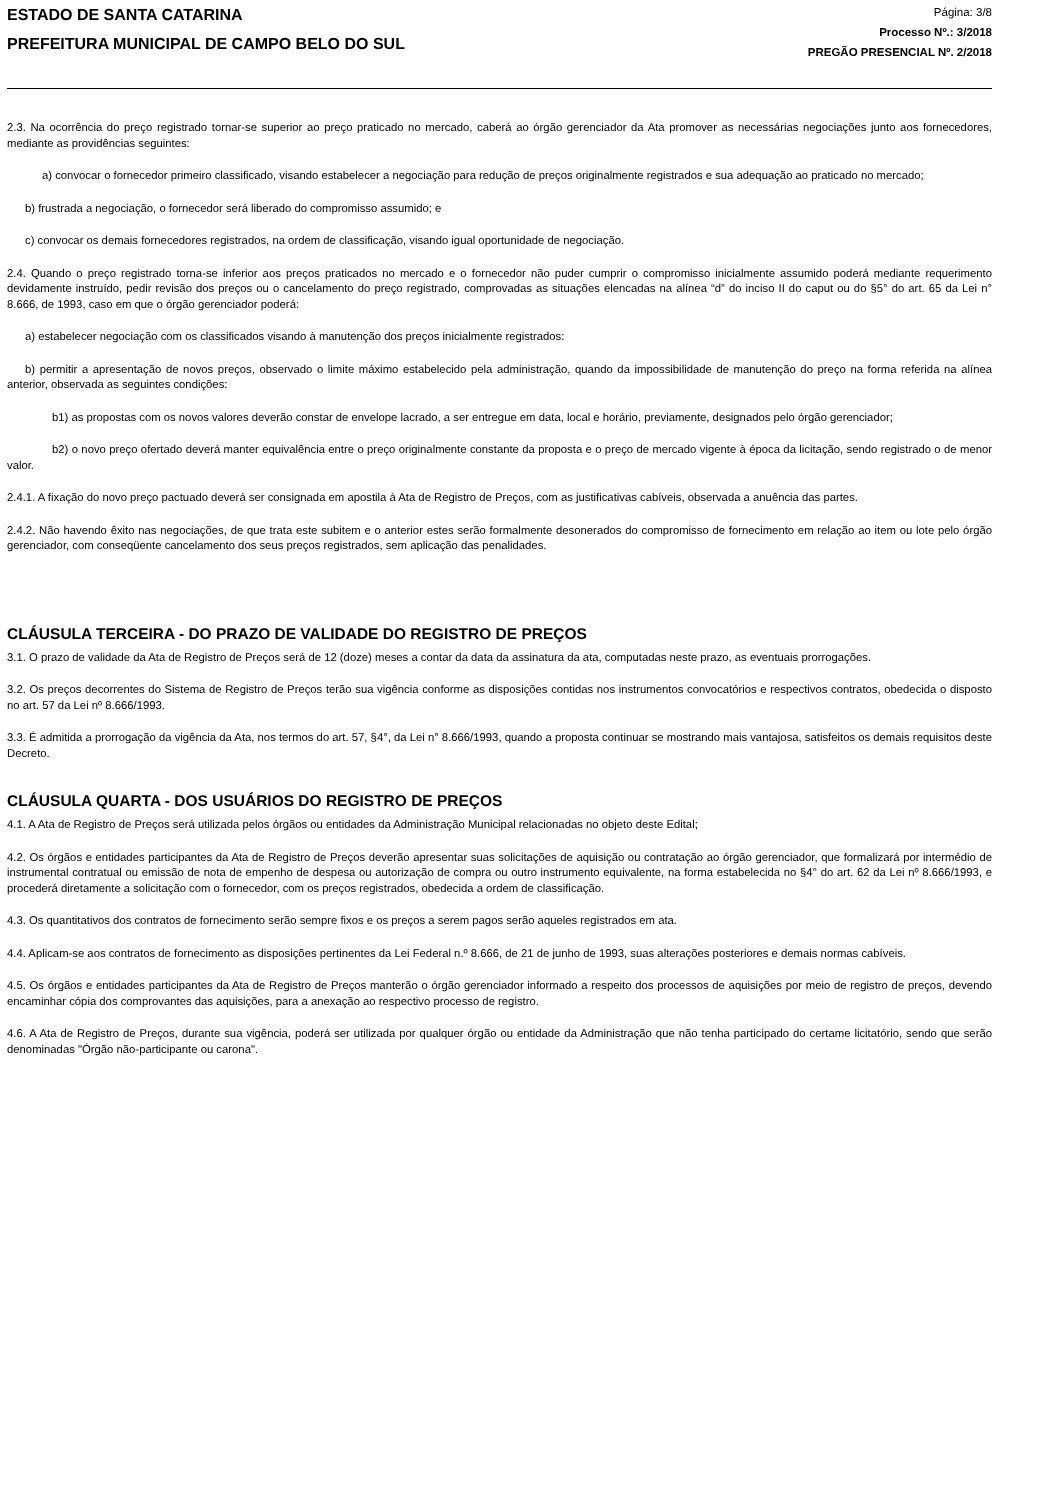ESTADO DE SANTA CATARINA
PREFEITURA MUNICIPAL DE CAMPO BELO DO SUL
Página: 3/8
Processo Nº.: 3/2018
PREGÃO PRESENCIAL Nº. 2/2018
2.3. Na ocorrência do preço registrado tornar-se superior ao preço praticado no mercado, caberá ao órgão gerenciador da Ata promover as necessárias negociações junto aos fornecedores, mediante as providências seguintes:
a) convocar o fornecedor primeiro classificado, visando estabelecer a negociação para redução de preços originalmente registrados e sua adequação ao praticado no mercado;
b) frustrada a negociação, o fornecedor será liberado do compromisso assumido; e
c) convocar os demais fornecedores registrados, na ordem de classificação, visando igual oportunidade de negociação.
2.4. Quando o preço registrado torna-se inferior aos preços praticados no mercado e o fornecedor não puder cumprir o compromisso inicialmente assumido poderá mediante requerimento devidamente instruído, pedir revisão dos preços ou o cancelamento do preço registrado, comprovadas as situações elencadas na alínea “d” do inciso II do caput ou do §5° do art. 65 da Lei n° 8.666, de 1993, caso em que o órgão gerenciador poderá:
a) estabelecer negociação com os classificados visando à manutenção dos preços inicialmente registrados:
b) permitir a apresentação de novos preços, observado o limite máximo estabelecido pela administração, quando da impossibilidade de manutenção do preço na forma referida na alínea anterior, observada as seguintes condições:
b1) as propostas com os novos valores deverão constar de envelope lacrado, a ser entregue em data, local e horário, previamente, designados pelo órgão gerenciador;
b2) o novo preço ofertado deverá manter equivalência entre o preço originalmente constante da proposta e o preço de mercado vigente à época da licitação, sendo registrado o de menor valor.
2.4.1. A fixação do novo preço pactuado deverá ser consignada em apostila à Ata de Registro de Preços, com as justificativas cabíveis, observada a anuência das partes.
2.4.2. Não havendo êxito nas negociações, de que trata este subitem e o anterior estes serão formalmente desonerados do compromisso de fornecimento em relação ao item ou lote pelo órgão gerenciador, com conseqüente cancelamento dos seus preços registrados, sem aplicação das penalidades.
CLÁUSULA TERCEIRA - DO PRAZO DE VALIDADE DO REGISTRO DE PREÇOS
3.1. O prazo de validade da Ata de Registro de Preços será de 12 (doze) meses a contar da data da assinatura da ata, computadas neste prazo, as eventuais prorrogações.
3.2. Os preços decorrentes do Sistema de Registro de Preços terão sua vigência conforme as disposições contidas nos instrumentos convocatórios e respectivos contratos, obedecida o disposto no art. 57 da Lei nº 8.666/1993.
3.3. É admitida a prorrogação da vigência da Ata, nos termos do art. 57, §4°, da Lei n° 8.666/1993, quando a proposta continuar se mostrando mais vantajosa, satisfeitos os demais requisitos deste Decreto.
CLÁUSULA QUARTA - DOS USUÁRIOS DO REGISTRO DE PREÇOS
4.1. A Ata de Registro de Preços será utilizada pelos órgãos ou entidades da Administração Municipal relacionadas no objeto deste Edital;
4.2. Os órgãos e entidades participantes da Ata de Registro de Preços deverão apresentar suas solicitações de aquisição ou contratação ao órgão gerenciador, que formalizará por intermédio de instrumental contratual ou emissão de nota de empenho de despesa ou autorização de compra ou outro instrumento equivalente, na forma estabelecida no §4° do art. 62 da Lei nº 8.666/1993, e procederá diretamente a solicitação com o fornecedor, com os preços registrados, obedecida a ordem de classificação.
4.3. Os quantitativos dos contratos de fornecimento serão sempre fixos e os preços a serem pagos serão aqueles registrados em ata.
4.4. Aplicam-se aos contratos de fornecimento as disposições pertinentes da Lei Federal n.º 8.666, de 21 de junho de 1993, suas alterações posteriores e demais normas cabíveis.
4.5. Os órgãos e entidades participantes da Ata de Registro de Preços manterão o órgão gerenciador informado a respeito dos processos de aquisições por meio de registro de preços, devendo encaminhar cópia dos comprovantes das aquisições, para a anexação ao respectivo processo de registro.
4.6. A Ata de Registro de Preços, durante sua vigência, poderá ser utilizada por qualquer órgão ou entidade da Administração que não tenha participado do certame licitatório, sendo que serão denominadas "Órgão não-participante ou carona".